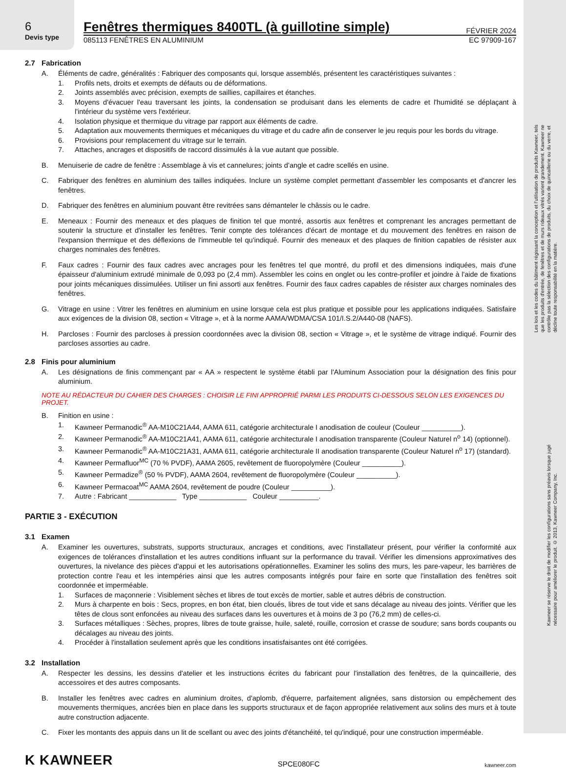Les lois et les codes du bâtiment régissant la conception et l'utilisation de produits Kawneer, tels que les produits d'entrée, de fenêtres et de murs rideaux vitrés varient grandement. Kawneer ne contrôle pas la sélection des configurations de produits, du choix de quincaillerie ou du verre, et décline toute responsabilité en la matière.
Kawneer se réserve le droit de modifier les configurations sans préavis lorsque jugé nécessaire pour améliorer le produit. © 2013, Kawneer Company, Inc.
6
Devis type
Fenêtres thermiques 8400TL (à guillotine simple)
FÉVRIER 2024
085113 FENÊTRES EN ALUMINIUM EC 97909-167
2.7 Fabrication
A. Éléments de cadre, généralités : Fabriquer des composants qui, lorsque assemblés, présentent les caractéristiques suivantes :
1. Profils nets, droits et exempts de défauts ou de déformations.
2. Joints assemblés avec précision, exempts de saillies, capillaires et étanches.
3. Moyens d'évacuer l'eau traversant les joints, la condensation se produisant dans les elements de cadre et l'humidité se déplaçant à l'intérieur du système vers l'extérieur.
4. Isolation physique et thermique du vitrage par rapport aux éléments de cadre.
5. Adaptation aux mouvements thermiques et mécaniques du vitrage et du cadre afin de conserver le jeu requis pour les bords du vitrage.
6. Provisions pour remplacement du vitrage sur le terrain.
7. Attaches, ancrages et dispositifs de raccord dissimulés à la vue autant que possible.
B. Menuiserie de cadre de fenêtre : Assemblage à vis et cannelures; joints d’angle et cadre scellés en usine.
C. Fabriquer des fenêtres en aluminium des tailles indiquées. Inclure un système complet permettant d'assembler les composants et d'ancrer les fenêtres.
D. Fabriquer des fenêtres en aluminium pouvant être revitrées sans démanteler le châssis ou le cadre.
E. Meneaux : Fournir des meneaux et des plaques de finition tel que montré, assortis aux fenêtres et comprenant les ancrages permettant de soutenir la structure et d'installer les fenêtres. Tenir compte des tolérances d'écart de montage et du mouvement des fenêtres en raison de l'expansion thermique et des déflexions de l'immeuble tel qu'indiqué. Fournir des meneaux et des plaques de finition capables de résister aux charges nominales des fenêtres.
F. Faux cadres : Fournir des faux cadres avec ancrages pour les fenêtres tel que montré, du profil et des dimensions indiquées, mais d'une épaisseur d'aluminium extrudé minimale de 0,093 po (2,4 mm). Assembler les coins en onglet ou les contre-profiler et joindre à l'aide de fixations pour joints mécaniques dissimulées. Utiliser un fini assorti aux fenêtres. Fournir des faux cadres capables de résister aux charges nominales des fenêtres.
G. Vitrage en usine : Vitrer les fenêtres en aluminium en usine lorsque cela est plus pratique et possible pour les applications indiquées. Satisfaire aux exigences de la division 08, section « Vitrage », et à la norme AAMA/WDMA/CSA 101/I.S.2/A440-08 (NAFS).
H. Parcloses : Fournir des parcloses à pression coordonnées avec la division 08, section « Vitrage », et le système de vitrage indiqué. Fournir des parcloses assorties au cadre.
2.8 Finis pour aluminium
A. Les désignations de finis commençant par « AA » respectent le système établi par l'Aluminum Association pour la désignation des finis pour aluminium.
NOTE AU RÉDACTEUR DU CAHIER DES CHARGES : CHOISIR LE FINI APPROPRIÉ PARMI LES PRODUITS CI-DESSOUS SELON LES EXIGENCES DU PROJET.
B. Finition en usine :
1. Kawneer Permanodic<sup>®</sup> AA-M10C21A44, AAMA 611, catégorie architecturale I anodisation de couleur (Couleur __________).
2. Kawneer Permanodic<sup>®</sup> AA-M10C21A41, AAMA 611, catégorie architecturale I anodisation transparente (Couleur Naturel n<sup>o</sup> 14) (optionnel).
3. Kawneer Permanodic<sup>®</sup> AA-M10C21A31, AAMA 611, catégorie architecturale II anodisation transparente (Couleur Naturel n<sup>o</sup> 17) (standard).
4. Kawneer Permafluor<sup>MC</sup> (70 % PVDF), AAMA 2605, revêtement de fluoropolymère (Couleur __________).
5. Kawneer Permadize<sup>®</sup> (50 % PVDF), AAMA 2604, revêtement de fluoropolymère (Couleur __________).
6. Kawneer Permacoat<sup>MC</sup> AAMA 2604, revêtement de poudre (Couleur __________).
7. Autre : Fabricant ____________ Type ____________ Couleur __________.
PARTIE 3 - EXÉCUTION
3.1 Examen
A. Examiner les ouvertures, substrats, supports structuraux, ancrages et conditions, avec l'installateur présent, pour vérifier la conformité aux exigences de tolérances d'installation et les autres conditions influant sur la performance du travail. Vérifier les dimensions approximatives des ouvertures, la nivelance des pièces d'appui et les autorisations opérationnelles. Examiner les solins des murs, les pare-vapeur, les barrières de protection contre l'eau et les intempéries ainsi que les autres composants intégrés pour faire en sorte que l'installation des fenêtres soit coordonnée et imperméable.
1. Surfaces de maçonnerie : Visiblement sèches et libres de tout excès de mortier, sable et autres débris de construction.
2. Murs à charpente en bois : Secs, propres, en bon état, bien cloués, libres de tout vide et sans décalage au niveau des joints. Vérifier que les têtes de clous sont enfoncées au niveau des surfaces dans les ouvertures et à moins de 3 po (76,2 mm) de celles-ci.
3. Surfaces métalliques : Sèches, propres, libres de toute graisse, huile, saleté, rouille, corrosion et crasse de soudure; sans bords coupants ou décalages au niveau des joints.
4. Procéder à l'installation seulement après que les conditions insatisfaisantes ont été corrigées.
3.2 Installation
A. Respecter les dessins, les dessins d'atelier et les instructions écrites du fabricant pour l'installation des fenêtres, de la quincaillerie, des accessoires et des autres composants.
B. Installer les fenêtres avec cadres en aluminium droites, d'aplomb, d'équerre, parfaitement alignées, sans distorsion ou empêchement des mouvements thermiques, ancrées bien en place dans les supports structuraux et de façon appropriée relativement aux solins des murs et à toute autre construction adjacente.
C. Fixer les montants des appuis dans un lit de scellant ou avec des joints d'étanchéité, tel qu'indiqué, pour une construction imperméable.
K KAWNEER SPCE080FC kawneer.com